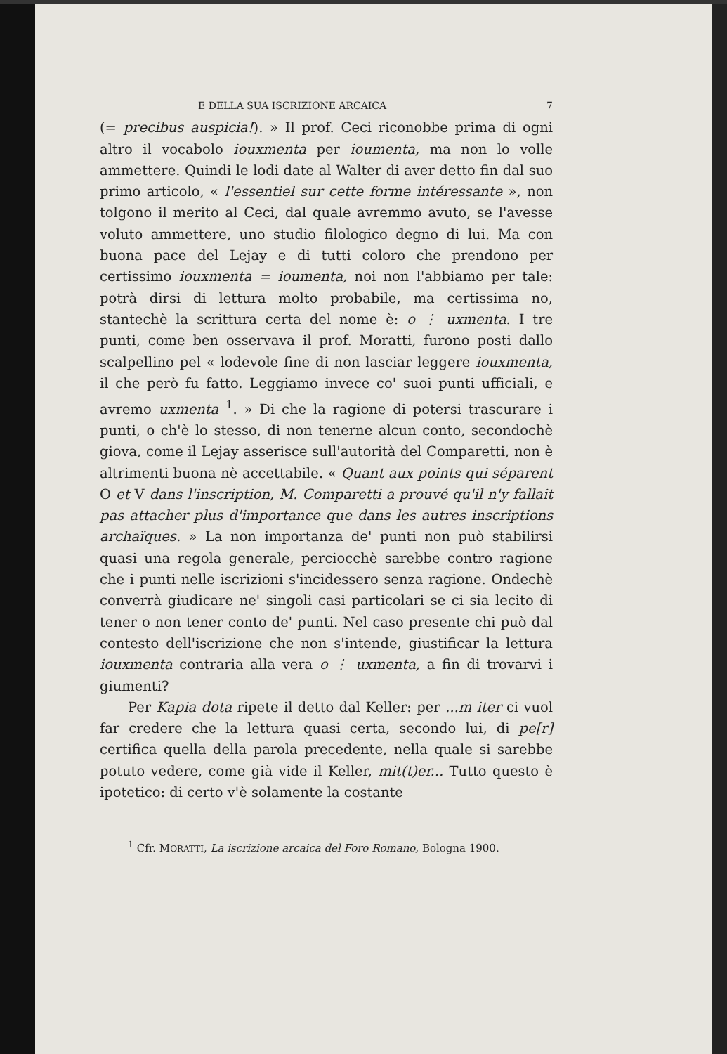E DELLA SUA ISCRIZIONE ARCAICA 7
(= precibus auspicia!). » Il prof. Ceci riconobbe prima di ogni altro il vocabolo iouxmenta per ioumenta, ma non lo volle ammettere. Quindi le lodi date al Walter di aver detto fin dal suo primo articolo, « l'essentiel sur cette forme intéressante », non tolgono il merito al Ceci, dal quale avremmo avuto, se l'avesse voluto ammettere, uno studio filologico degno di lui. Ma con buona pace del Lejay e di tutti coloro che prendono per certissimo iouxmenta = ioumenta, noi non l'abbiamo per tale: potrà dirsi di lettura molto probabile, ma certissima no, stantechè la scrittura certa del nome è: o ⋮ uxmenta. I tre punti, come ben osservava il prof. Moratti, furono posti dallo scalpellino pel « lodevole fine di non lasciar leggere iouxmenta, il che però fu fatto. Leggiamo invece co' suoi punti ufficiali, e avremo uxmenta <sup>1</sup>. » Di che la ragione di potersi trascurare i punti, o ch'è lo stesso, di non tenerne alcun conto, secondochè giova, come il Lejay asserisce sull'autorità del Comparetti, non è altrimenti buona nè accettabile. « Quant aux points qui séparent O et V dans l'inscription, M. Comparetti a prouvé qu'il n'y fallait pas attacher plus d'importance que dans les autres inscriptions archaïques. » La non importanza de' punti non può stabilirsi quasi una regola generale, perciocchè sarebbe contro ragione che i punti nelle iscrizioni s'incidessero senza ragione. Ondechè converrà giudicare ne' singoli casi particolari se ci sia lecito di tener o non tener conto de' punti. Nel caso presente chi può dal contesto dell'iscrizione che non s'intende, giustificar la lettura iouxmenta contraria alla vera o ⋮ uxmenta, a fin di trovarvi i giumenti?
Per Kapia dota ripete il detto dal Keller: per ...m iter ci vuol far credere che la lettura quasi certa, secondo lui, di pe[r] certifica quella della parola precedente, nella quale si sarebbe potuto vedere, come già vide il Keller, mit(t)er... Tutto questo è ipotetico: di certo v'è solamente la costante
<sup>1</sup> Cfr. MORATTI, La iscrizione arcaica del Foro Romano, Bologna 1900.